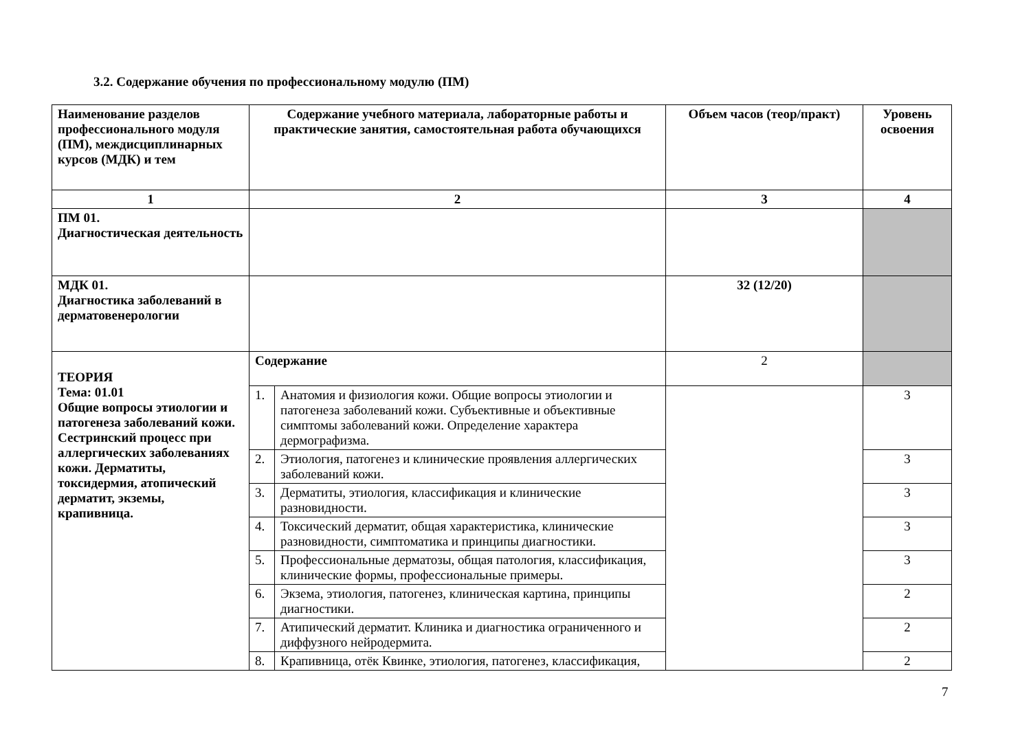3.2. Содержание обучения по профессиональному модулю (ПМ)
| Наименование разделов профессионального модуля (ПМ), междисциплинарных курсов (МДК) и тем | Содержание учебного материала, лабораторные работы и практические занятия, самостоятельная работа обучающихся | | Объем часов (теор/практ) | Уровень освоения |
| --- | --- | --- | --- | --- |
| 1 | 2 | | 3 | 4 |
| ПМ 01. Диагностическая деятельность | | | | |
| МДК 01. Диагностика заболеваний в дерматовенерологии | | | 32 (12/20) | |
| ТЕОРИЯ Тема: 01.01 Общие вопросы этиологии и патогенеза заболеваний кожи. Сестринский процесс при аллергических заболеваниях кожи. Дерматиты, токсидермия, атопический дерматит, экземы, крапивница. | Содержание | | 2 | |
| | 1. | Анатомия и физиология кожи. Общие вопросы этиологии и патогенеза заболеваний кожи. Субъективные и объективные симптомы заболеваний кожи. Определение характера дермографизма. | | 3 |
| | 2. | Этиология, патогенез и клинические проявления аллергических заболеваний кожи. | | 3 |
| | 3. | Дерматиты, этиология, классификация и клинические разновидности. | | 3 |
| | 4. | Токсический дерматит, общая характеристика, клинические разновидности, симптоматика и принципы диагностики. | | 3 |
| | 5. | Профессиональные дерматозы, общая патология, классификация, клинические формы, профессиональные примеры. | | 3 |
| | 6. | Экзема, этиология, патогенез, клиническая картина, принципы диагностики. | | 2 |
| | 7. | Атипический дерматит. Клиника и диагностика ограниченного и диффузного нейродермита. | | 2 |
| | 8. | Крапивница, отёк Квинке, этиология, патогенез, классификация, | | 2 |
7